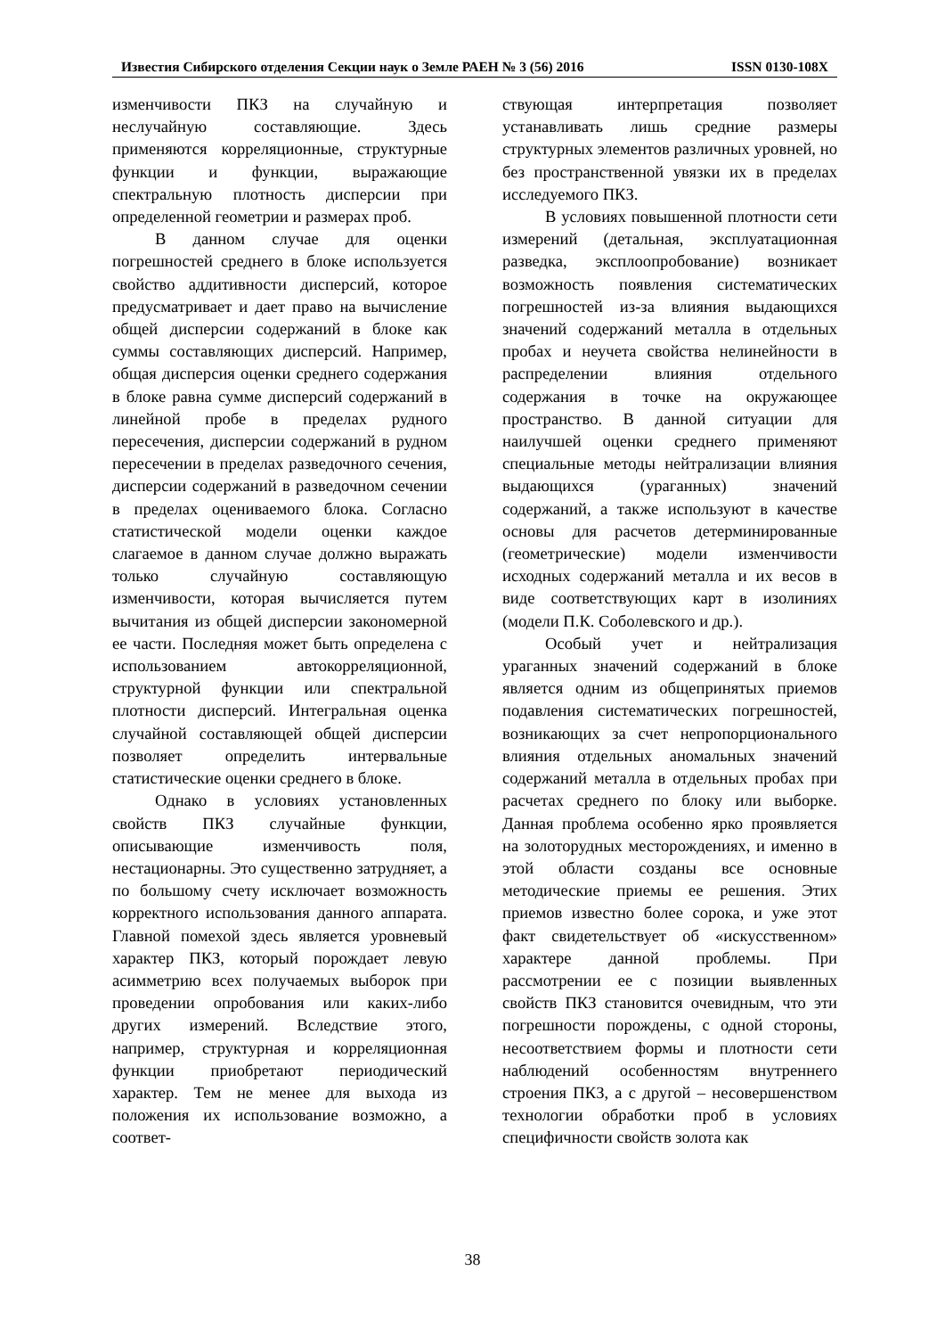Известия Сибирского отделения Секции наук о Земле РАЕН № 3 (56) 2016 ISSN 0130-108X
изменчивости ПКЗ на случайную и неслучайную составляющие. Здесь применяются корреляционные, структурные функции и функции, выражающие спектральную плотность дисперсии при определенной геометрии и размерах проб.
В данном случае для оценки погрешностей среднего в блоке используется свойство аддитивности дисперсий, которое предусматривает и дает право на вычисление общей дисперсии содержаний в блоке как суммы составляющих дисперсий. Например, общая дисперсия оценки среднего содержания в блоке равна сумме дисперсий содержаний в линейной пробе в пределах рудного пересечения, дисперсии содержаний в рудном пересечении в пределах разведочного сечения, дисперсии содержаний в разведочном сечении в пределах оцениваемого блока. Согласно статистической модели оценки каждое слагаемое в данном случае должно выражать только случайную составляющую изменчивости, которая вычисляется путем вычитания из общей дисперсии закономерной ее части. Последняя может быть определена с использованием автокорреляционной, структурной функции или спектральной плотности дисперсий. Интегральная оценка случайной составляющей общей дисперсии позволяет определить интервальные статистические оценки среднего в блоке.
Однако в условиях установленных свойств ПКЗ случайные функции, описывающие изменчивость поля, нестационарны. Это существенно затрудняет, а по большому счету исключает возможность корректного использования данного аппарата. Главной помехой здесь является уровневый характер ПКЗ, который порождает левую асимметрию всех получаемых выборок при проведении опробования или каких-либо других измерений. Вследствие этого, например, структурная и корреляционная функции приобретают периодический характер. Тем не менее для выхода из положения их использование возможно, а соответ-
ствующая интерпретация позволяет устанавливать лишь средние размеры структурных элементов различных уровней, но без пространственной увязки их в пределах исследуемого ПКЗ.
В условиях повышенной плотности сети измерений (детальная, эксплуатационная разведка, эксплоопробование) возникает возможность появления систематических погрешностей из-за влияния выдающихся значений содержаний металла в отдельных пробах и неучета свойства нелинейности в распределении влияния отдельного содержания в точке на окружающее пространство. В данной ситуации для наилучшей оценки среднего применяют специальные методы нейтрализации влияния выдающихся (ураганных) значений содержаний, а также используют в качестве основы для расчетов детерминированные (геометрические) модели изменчивости исходных содержаний металла и их весов в виде соответствующих карт в изолиниях (модели П.К. Соболевского и др.).
Особый учет и нейтрализация ураганных значений содержаний в блоке является одним из общепринятых приемов подавления систематических погрешностей, возникающих за счет непропорционального влияния отдельных аномальных значений содержаний металла в отдельных пробах при расчетах среднего по блоку или выборке. Данная проблема особенно ярко проявляется на золоторудных месторождениях, и именно в этой области созданы все основные методические приемы ее решения. Этих приемов известно более сорока, и уже этот факт свидетельствует об «искусственном» характере данной проблемы. При рассмотрении ее с позиции выявленных свойств ПКЗ становится очевидным, что эти погрешности порождены, с одной стороны, несоответствием формы и плотности сети наблюдений особенностям внутреннего строения ПКЗ, а с другой – несовершенством технологии обработки проб в условиях специфичности свойств золота как
38